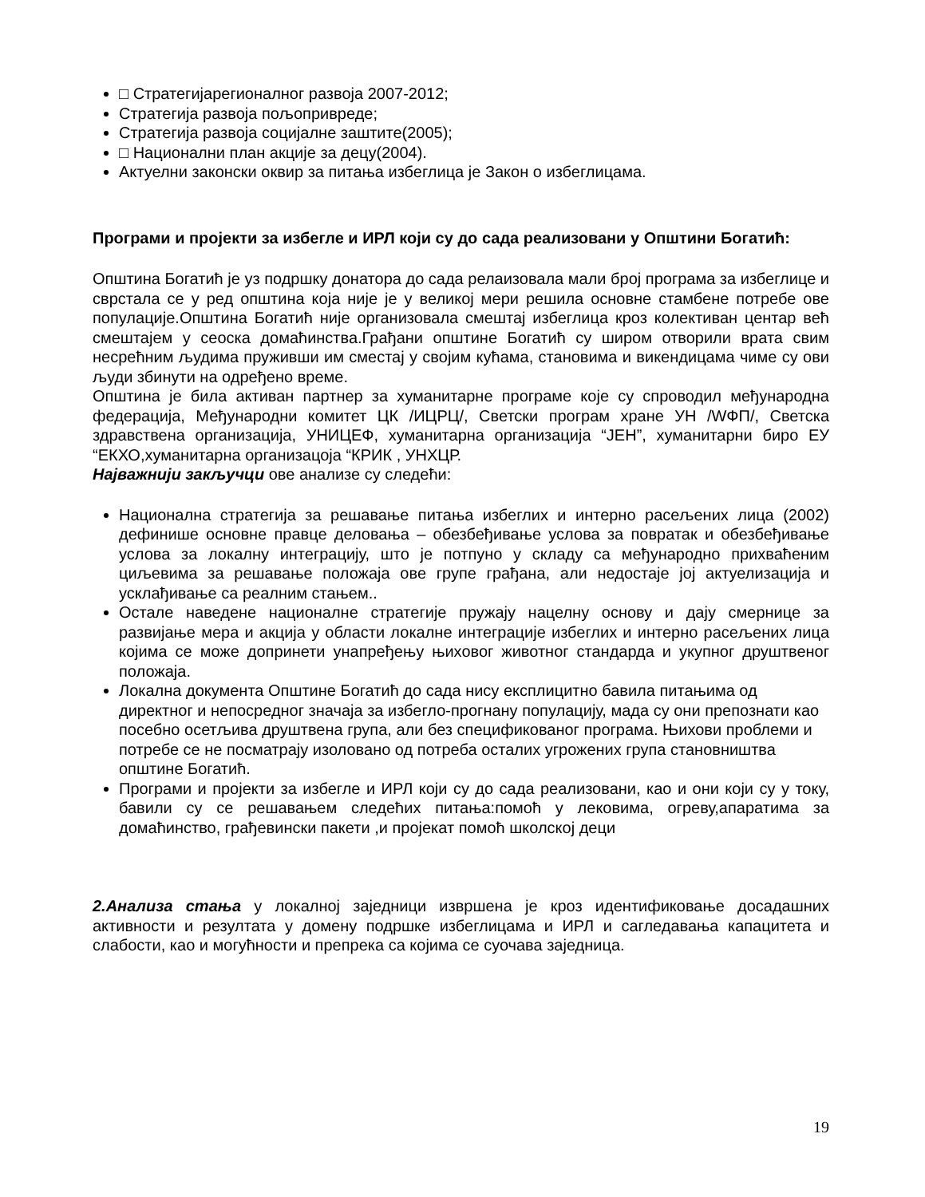□ Стратегијарегионалног развоја 2007-2012;
Стратегија развоја пољопривреде;
Стратегија развоја социјалне заштите(2005);
□ Национални план акције за децу(2004).
Актуелни законски оквир за питања избеглица је Закон о избеглицама.
Програми и пројекти за избегле и ИРЛ који су до сада реализовани у Општини Богатић:
Општина Богатић је уз подршку донатора до сада релаизовала мали број програма за избеглице и сврстала се у ред општина која није је у великој мери решила основне стамбене потребе ове популације.Општина Богатић није организовала смештај избеглица кроз колективан центар већ смештајем у сеоска домаћинства.Грађани општине Богатић су широм отворили врата свим несрећним људима пруживши им сместај у својим кућама, становима и викендицама чиме су ови људи збинути на одређено време.
Општина је била активан партнер за хуманитарне програме које су спроводил међународна федерација, Међународни комитет ЦК /ИЦРЦ/, Светски програм хране УН /WФП/, Светска здравствена организација, УНИЦЕФ, хуманитарна организација “ЈЕН”, хуманитарни биро ЕУ “ЕКХО,хуманитарна организацоја “КРИК , УНХЦР.
Најважнији закључци ове анализе су следећи:
Национална стратегија за решавање питања избеглих и интерно расељених лица (2002) дефинише основне правце деловања – обезбеђивање услова за повратак и обезбеђивање услова за локалну интеграцију, што је потпуно у складу са међународно прихваћеним циљевима за решавање положаја ове групе грађана, али недостаје јој актуелизација и усклађивање са реалним стањем..
Остале наведене националне стратегије пружају нацелну основу и дају смернице за развијање мера и акција у области локалне интеграције избеглих и интерно расељених лица којима се може допринети унапређењу њиховог животног стандарда и укупног друштвеног положаја.
Локална документа Општине Богатић до сада нису експлицитно бавила питањима од директног и непосредног значаја за избегло-прогнану популацију, мада су они препознати као посебно осетљива друштвена група, али без спецификованог програма. Њихови проблеми и потребе се не посматрају изоловано од потреба осталих угрожених група становништва општине Богатић.
Програми и пројекти за избегле и ИРЛ који су до сада реализовани, као и они који су у току, бавили су се решавањем следећих питања:помоћ у лековима, огреву,апаратима за домаћинство, грађевински пакети ,и пројекат помоћ школској деци
2.Анализа стања у локалној заједници извршена је кроз идентификовање досадашних активности и резултата у домену подршке избеглицама и ИРЛ и сагледавања капацитета и слабости, као и могућности и препрека са којима се суочава заједница.
19